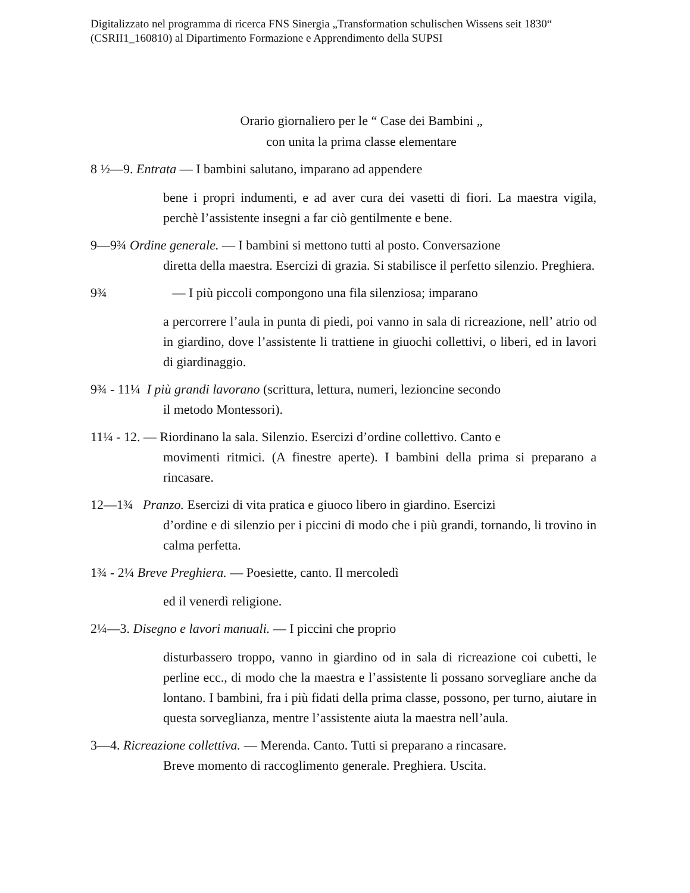Digitalizzato nel programma di ricerca FNS Sinergia „Transformation schulischen Wissens seit 1830“ (CSRII1_160810) al Dipartimento Formazione e Apprendimento della SUPSI
Orario giornaliero per le “ Case dei Bambini „
con unita la prima classe elementare
8 ½—9. Entrata — I bambini salutano, imparano ad appendere
bene i propri indumenti, e ad aver cura dei vasetti di fiori. La maestra vigila, perchè l’assistente insegni a far ciò gentilmente e bene.
9—9¾ Ordine generale. — I bambini si mettono tutti al posto. Conversazione
diretta della maestra. Esercizi di grazia. Si stabilisce il perfetto silenzio. Preghiera.
9¾ — I più piccoli compongono una fila silenziosa; imparano
a percorrere l’aula in punta di piedi, poi vanno in sala di ricreazione, nell’ atrio od in giardino, dove l’assistente li trattiene in giuochi collettivi, o liberi, ed in lavori di giardinaggio.
9¾ - 11¼ I più grandi lavorano (scrittura, lettura, numeri, lezioncine secondo
il metodo Montessori).
11¼ - 12. — Riordinano la sala. Silenzio. Esercizi d’ordine collettivo. Canto e
movimenti ritmici. (A finestre aperte). I bambini della prima si preparano a rincasare.
12—1¾ Pranzo. Esercizi di vita pratica e giuoco libero in giardino. Esercizi
d’ordine e di silenzio per i piccini di modo che i più grandi, tornando, li trovino in calma perfetta.
1¾ - 2¼ Breve Preghiera. — Poesiette, canto. Il mercoledì
ed il venerdì religione.
2¼—3. Disegno e lavori manuali. — I piccini che proprio
disturbassero troppo, vanno in giardino od in sala di ricreazione coi cubetti, le perline ecc., di modo che la maestra e l’assistente li possano sorvegliare anche da lontano. I bambini, fra i più fidati della prima classe, possono, per turno, aiutare in questa sorveglianza, mentre l’assistente aiuta la maestra nell’aula.
3—4. Ricreazione collettiva. — Merenda. Canto. Tutti si preparano a rincasare.
Breve momento di raccoglimento generale. Preghiera. Uscita.